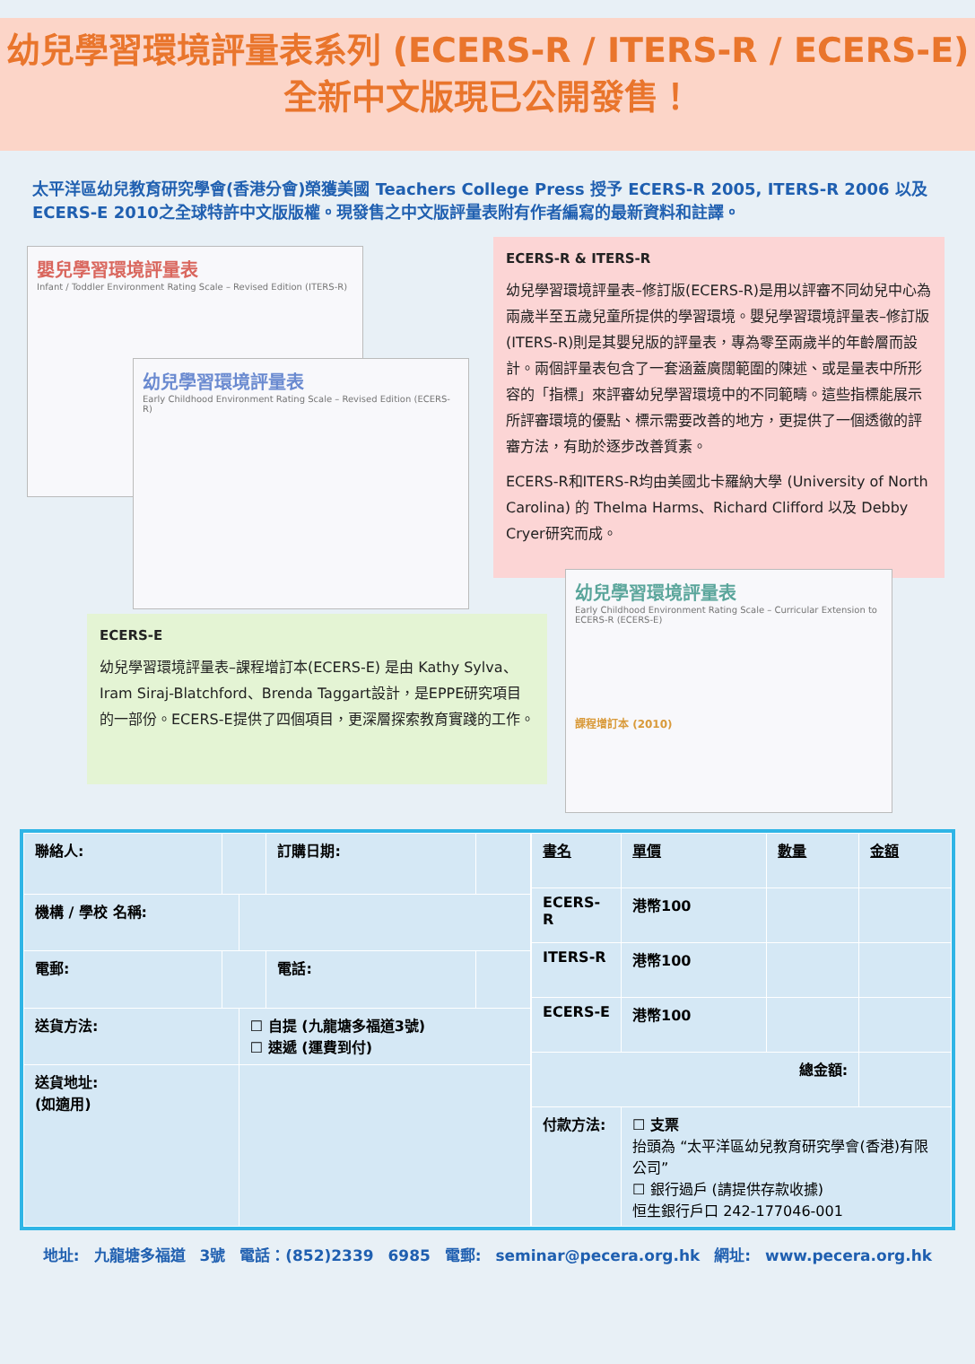幼兒學習環境評量表系列 (ECERS-R / ITERS-R / ECERS-E)
全新中文版現已公開發售！
太平洋區幼兒教育研究學會(香港分會)榮獲美國 Teachers College Press 授予 ECERS-R 2005, ITERS-R 2006 以及 ECERS-E 2010之全球特許中文版版權。現發售之中文版評量表附有作者編寫的最新資料和註譯。
嬰兒學習環境評量表
Infant / Toddler Environment Rating Scale – Revised Edition (ITERS-R)
幼兒學習環境評量表
Early Childhood Environment Rating Scale – Revised Edition (ECERS-R)
ECERS-R & ITERS-R
幼兒學習環境評量表–修訂版(ECERS-R)是用以評審不同幼兒中心為兩歲半至五歲兒童所提供的學習環境。嬰兒學習環境評量表–修訂版(ITERS-R)則是其嬰兒版的評量表，專為零至兩歲半的年齡層而設計。兩個評量表包含了一套涵蓋廣闊範圍的陳述、或是量表中所形容的「指標」來評審幼兒學習環境中的不同範疇。這些指標能展示所評審環境的優點、標示需要改善的地方，更提供了一個透徹的評審方法，有助於逐步改善質素。
ECERS-R和ITERS-R均由美國北卡羅納大學 (University of North Carolina) 的 Thelma Harms、Richard Clifford 以及 Debby Cryer研究而成。
ECERS-E
幼兒學習環境評量表–課程增訂本(ECERS-E) 是由 Kathy Sylva、Iram Siraj-Blatchford、Brenda Taggart設計，是EPPE研究項目的一部份。ECERS-E提供了四個項目，更深層探索教育實踐的工作。
幼兒學習環境評量表
Early Childhood Environment Rating Scale – Curricular Extension to ECERS-R (ECERS-E)
課程增訂本 (2010)
| 聯絡人: | | | 訂購日期: | |
| 機構 / 學校 名稱: | | | | |
| 電郵: | | | 電話: | |
| 送貨方法: | | ☐ 自提 (九龍塘多福道3號) ☐ 速遞 (運費到付) | | |
| 送貨地址: (如適用) | | | | |
| 書名 | 單價 | 數量 | 金額 |
| ECERS-R | 港幣100 | | |
| ITERS-R | 港幣100 | | |
| ECERS-E | 港幣100 | | |
| 總金額: | | | |
| 付款方法: | ☐ 支票 抬頭為 “太平洋區幼兒教育研究學會(香港)有限公司” ☐ 銀行過戶 (請提供存款收據) 恒生銀行戶口 242-177046-001 | | |
地址: 九龍塘多福道 3號 電話：(852)2339 6985 電郵: seminar@pecera.org.hk 網址: www.pecera.org.hk